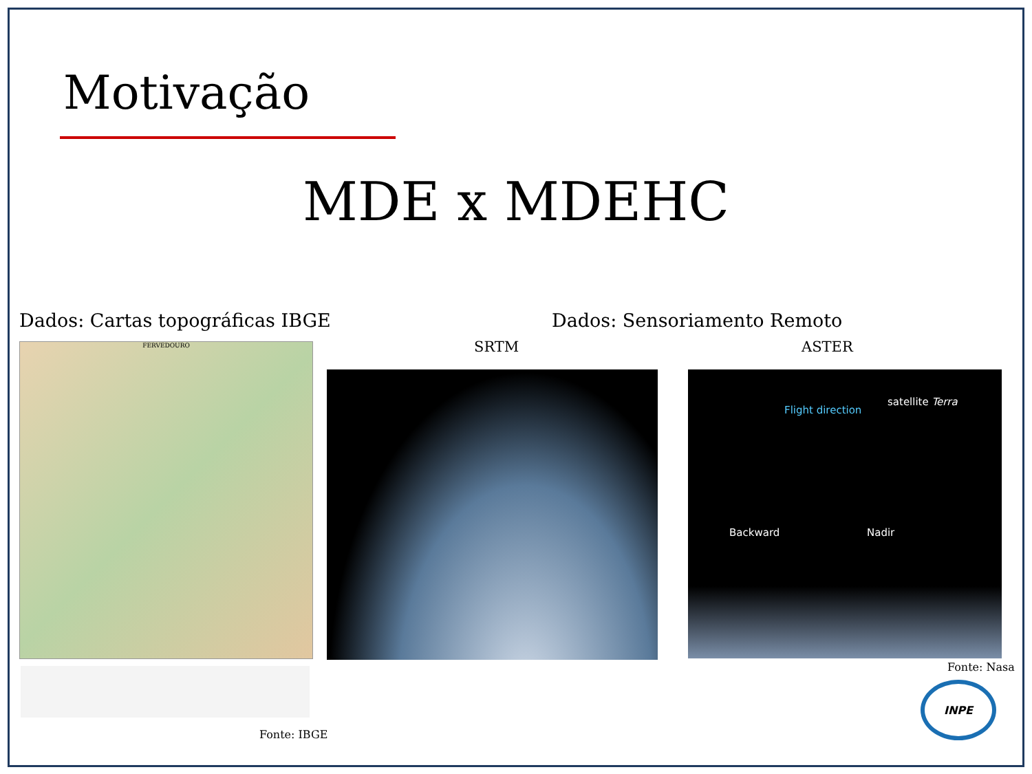Motivação
MDE x MDEHC
Dados: Cartas topográficas IBGE
Dados: Sensoriamento Remoto
SRTM ASTER
FERVEDOURO
Fonte: IBGE
Flight direction
satellite Terra
Backward Nadir
Fonte: Nasa
INPE